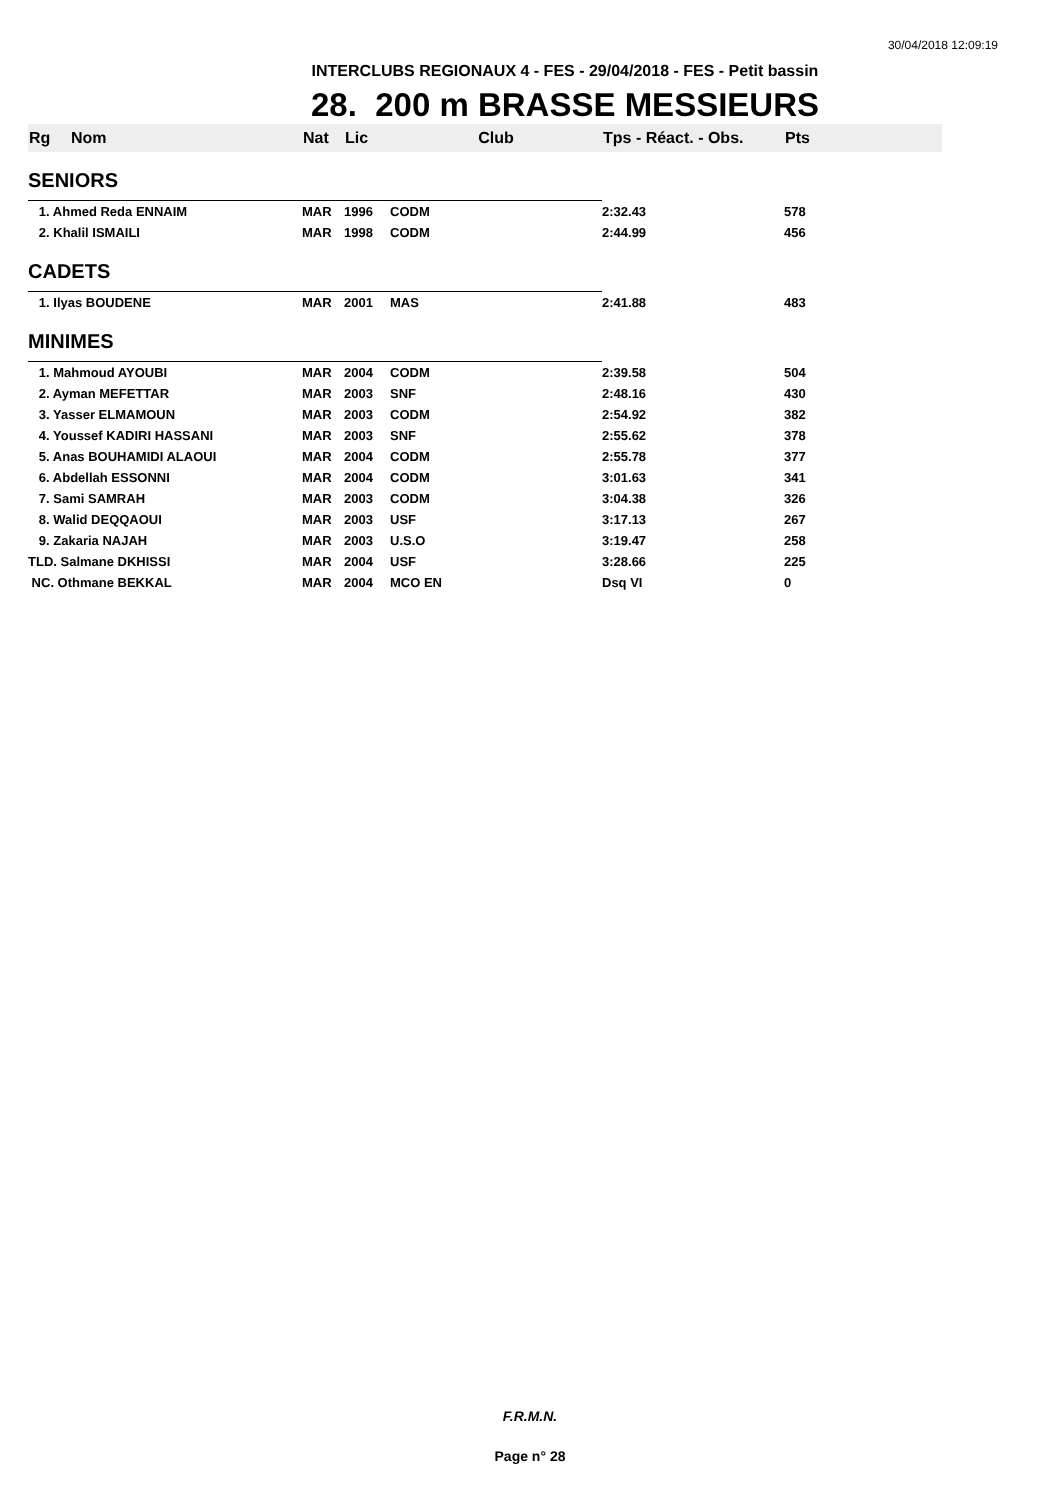30/04/2018 12:09:19
INTERCLUBS REGIONAUX 4 - FES - 29/04/2018 - FES - Petit bassin
28. 200 m BRASSE MESSIEURS
| Rg | Nom | Nat | Lic | Club | Tps - Réact. - Obs. | Pts |
| --- | --- | --- | --- | --- | --- | --- |
| SENIORS | | | | | | |
| 1. Ahmed Reda ENNAIM | | MAR | 1996 | CODM | 2:32.43 | 578 |
| 2. Khalil ISMAILI | | MAR | 1998 | CODM | 2:44.99 | 456 |
| CADETS | | | | | | |
| 1. Ilyas BOUDENE | | MAR | 2001 | MAS | 2:41.88 | 483 |
| MINIMES | | | | | | |
| 1. Mahmoud AYOUBI | | MAR | 2004 | CODM | 2:39.58 | 504 |
| 2. Ayman MEFETTAR | | MAR | 2003 | SNF | 2:48.16 | 430 |
| 3. Yasser ELMAMOUN | | MAR | 2003 | CODM | 2:54.92 | 382 |
| 4. Youssef KADIRI HASSANI | | MAR | 2003 | SNF | 2:55.62 | 378 |
| 5. Anas BOUHAMIDI ALAOUI | | MAR | 2004 | CODM | 2:55.78 | 377 |
| 6. Abdellah ESSONNI | | MAR | 2004 | CODM | 3:01.63 | 341 |
| 7. Sami SAMRAH | | MAR | 2003 | CODM | 3:04.38 | 326 |
| 8. Walid DEQQAOUI | | MAR | 2003 | USF | 3:17.13 | 267 |
| 9. Zakaria NAJAH | | MAR | 2003 | U.S.O | 3:19.47 | 258 |
| TLD. Salmane DKHISSI | | MAR | 2004 | USF | 3:28.66 | 225 |
| NC. Othmane BEKKAL | | MAR | 2004 | MCO EN | Dsq VI | 0 |
F.R.M.N.
Page n° 28